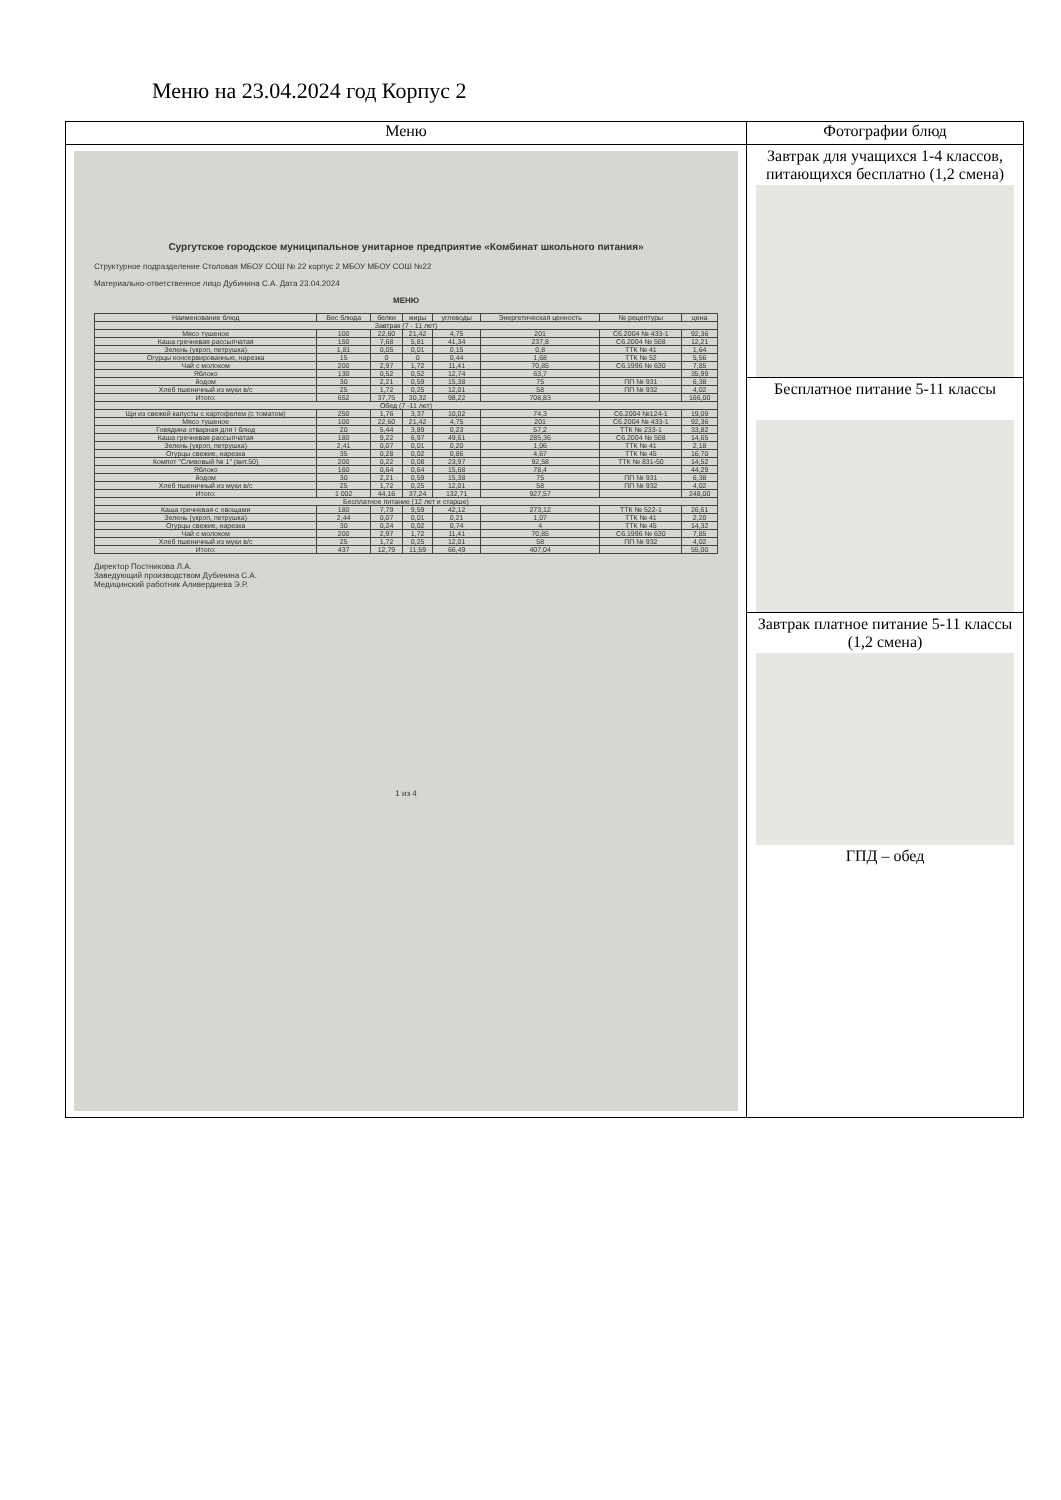Меню на 23.04.2024 год Корпус 2
| Меню | Фотографии блюд |
| --- | --- |
| Сургутское городское муниципальное унитарное предприятие «Комбинат школьного питания» Структурное подразделение Столовая МБОУ СОШ № 22 корпус 2 МБОУ МБОУ СОШ №22 Материально-ответственное лицо Дубинина С.А. Дата 23.04.2024 МЕНЮ / Наименование блюд / Вес блюда / белки / жиры / углеводы / Энергетическая ценность / № рецептуры / цена / / Завтрак (7 - 11 лет) / / / / / / / / / Мясо тушеное / 100 / 22,60 / 21,42 / 4,75 / 201 / С6.2004 № 433-1 / 92,36 / / Каша гречневая рассыпчатая / 150 / 7,68 / 5,81 / 41,34 / 237,8 / С6.2004 № 508 / 12,21 / / Зелень (укроп, петрушка) / 1,81 / 0,05 / 0,01 / 0,15 / 0,8 / ТТК № 41 / 1,64 / / Огурцы консервированные, нарезка / 15 / 0 / 0 / 0,44 / 1,68 / ТТК № 52 / 5,56 / / Чай с молоком / 200 / 2,97 / 1,72 / 11,41 / 70,85 / С6.1996 № 630 / 7,85 / / Яблоко / 130 / 0,52 / 0,52 / 12,74 / 63,7 / / 35,99 / / йодом / 30 / 2,21 / 0,59 / 15,38 / 75 / ПП № 931 / 6,38 / / Хлеб пшеничный из муки в/с / 25 / 1,72 / 0,25 / 12,01 / 58 / ПП № 932 / 4,02 / / Итого: / 652 / 37,75 / 30,32 / 98,22 / 708,83 / / 166,00 / / Обед (7 -11 лет) / / / / / / / / / Щи из свежей капусты с картофелем (с томатом) / 250 / 1,76 / 3,37 / 10,02 / 74,3 / С6.2004 №124-1 / 19,09 / / Мясо тушеное / 100 / 22,60 / 21,42 / 4,75 / 201 / С6.2004 № 433-1 / 92,36 / / Говядина отварная для I блюд / 20 / 5,44 / 3,89 / 0,23 / 57,2 / ТТК № 233-1 / 33,82 / / Каша гречневая рассыпчатая / 180 / 9,22 / 6,97 / 49,61 / 285,36 / С6.2004 № 508 / 14,65 / / Зелень (укроп, петрушка) / 2,41 / 0,07 / 0,01 / 0,20 / 1,06 / ТТК № 41 / 2,18 / / Огурцы свежие, нарезка / 35 / 0,28 / 0,02 / 0,86 / 4,67 / ТТК № 45 / 16,70 / / Компот "Сливовый № 1" (вит.50) / 200 / 0,22 / 0,08 / 23,97 / 92,58 / ТТК № 831-50 / 14,52 / / Яблоко / 160 / 0,64 / 0,64 / 15,68 / 78,4 / / 44,29 / / йодом / 30 / 2,21 / 0,59 / 15,38 / 75 / ПП № 931 / 6,38 / / Хлеб пшеничный из муки в/с / 25 / 1,72 / 0,25 / 12,01 / 58 / ПП № 932 / 4,02 / / Итого: / 1 002 / 44,16 / 37,24 / 132,71 / 927,57 / / 248,00 / / Бесплатное питание (12 лет и старше) / / / / / / / / / Каша гречневая с овощами / 180 / 7,79 / 9,59 / 42,12 / 273,12 / ТТК № 522-1 / 26,61 / / Зелень (укроп, петрушка) / 2,44 / 0,07 / 0,01 / 0,21 / 1,07 / ТТК № 41 / 2,20 / / Огурцы свежие, нарезка / 30 / 0,24 / 0,02 / 0,74 / 4 / ТТК № 45 / 14,32 / / Чай с молоком / 200 / 2,97 / 1,72 / 11,41 / 70,85 / С6.1996 № 630 / 7,85 / / Хлеб пшеничный из муки в/с / 25 / 1,72 / 0,25 / 12,01 / 58 / ПП № 932 / 4,02 / / Итого: / 437 / 12,79 / 11,59 / 66,49 / 407,04 / / 55,00 / Директор Постникова Л.А. Заведующий производством Дубинина С.А. Медицинский работник Аливердиева Э.Р. 1 из 4 | Завтрак для учащихся 1-4 классов, питающихся бесплатно (1,2 смена) Бесплатное питание 5-11 классы Завтрак платное питание 5-11 классы (1,2 смена) ГПД – обед |